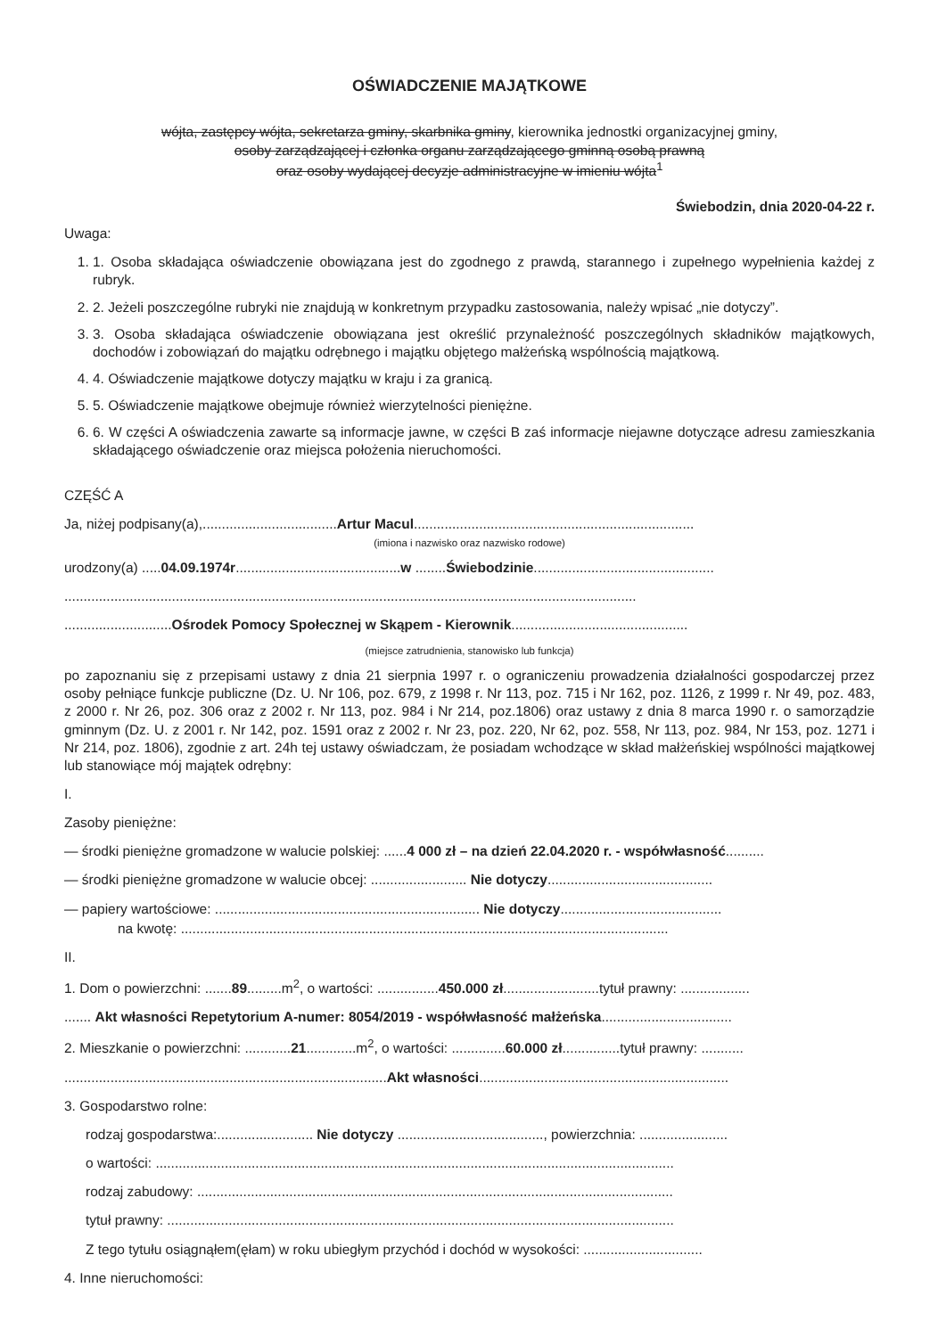OŚWIADCZENIE MAJĄTKOWE
wójta, zastępcy wójta, sekretarza gminy, skarbnika gminy, kierownika jednostki organizacyjnej gminy,
osoby zarządzającej i członka organu zarządzającego gminną osobą prawną
oraz osoby wydającej decyzje administracyjne w imieniu wójta<sup>1</sup>
Świebodzin, dnia 2020-04-22 r.
Uwaga:
1. 1. Osoba składająca oświadczenie obowiązana jest do zgodnego z prawdą, starannego i zupełnego wypełnienia każdej z rubryk.
2. 2. Jeżeli poszczególne rubryki nie znajdują w konkretnym przypadku zastosowania, należy wpisać „nie dotyczy”.
3. 3. Osoba składająca oświadczenie obowiązana jest określić przynależność poszczególnych składników majątkowych, dochodów i zobowiązań do majątku odrębnego i majątku objętego małżeńską wspólnością majątkową.
4. 4. Oświadczenie majątkowe dotyczy majątku w kraju i za granicą.
5. 5. Oświadczenie majątkowe obejmuje również wierzytelności pieniężne.
6. 6. W części A oświadczenia zawarte są informacje jawne, w części B zaś informacje niejawne dotyczące adresu zamieszkania składającego oświadczenie oraz miejsca położenia nieruchomości.
CZĘŚĆ A
Ja, niżej podpisany(a),...................................Artur Macul.........................................................................
(imiona i nazwisko oraz nazwisko rodowe)
urodzony(a) .....04.09.1974r...........................................w ........Świebodzinie...............................................
.....................................................................................................................................................
............................Ośrodek Pomocy Społecznej w Skąpem - Kierownik..............................................
(miejsce zatrudnienia, stanowisko lub funkcja)
po zapoznaniu się z przepisami ustawy z dnia 21 sierpnia 1997 r. o ograniczeniu prowadzenia działalności gospodarczej przez osoby pełniące funkcje publiczne (Dz. U. Nr 106, poz. 679, z 1998 r. Nr 113, poz. 715 i Nr 162, poz. 1126, z 1999 r. Nr 49, poz. 483, z 2000 r. Nr 26, poz. 306 oraz z 2002 r. Nr 113, poz. 984 i Nr 214, poz.1806) oraz ustawy z dnia 8 marca 1990 r. o samorządzie gminnym (Dz. U. z 2001 r. Nr 142, poz. 1591 oraz z 2002 r. Nr 23, poz. 220, Nr 62, poz. 558, Nr 113, poz. 984, Nr 153, poz. 1271 i Nr 214, poz. 1806), zgodnie z art. 24h tej ustawy oświadczam, że posiadam wchodzące w skład małżeńskiej wspólności majątkowej lub stanowiące mój majątek odrębny:
I.
Zasoby pieniężne:
— środki pieniężne gromadzone w walucie polskiej: ......4 000 zł – na dzień 22.04.2020 r. - współwłasność..........
— środki pieniężne gromadzone w walucie obcej: ......................... Nie dotyczy...........................................
— papiery wartościowe: ..................................................................... Nie dotyczy..........................................
na kwotę: ...............................................................................................................................
II.
1. Dom o powierzchni: .......89.........m<sup>2</sup>, o wartości: ................450.000 zł.........................tytuł prawny: ..................
....... Akt własności Repetytorium A-numer: 8054/2019 - współwłasność małżeńska..................................
2. Mieszkanie o powierzchni: ............21.............m<sup>2</sup>, o wartości: ..............60.000 zł...............tytuł prawny: ...........
....................................................................................Akt własności.................................................................
3. Gospodarstwo rolne:
rodzaj gospodarstwa:......................... Nie dotyczy ......................................, powierzchnia: .......................
o wartości: .......................................................................................................................................
rodzaj zabudowy: ............................................................................................................................
tytuł prawny: ....................................................................................................................................
Z tego tytułu osiągnąłem(ęłam) w roku ubiegłym przychód i dochód w wysokości: ...............................
4. Inne nieruchomości: